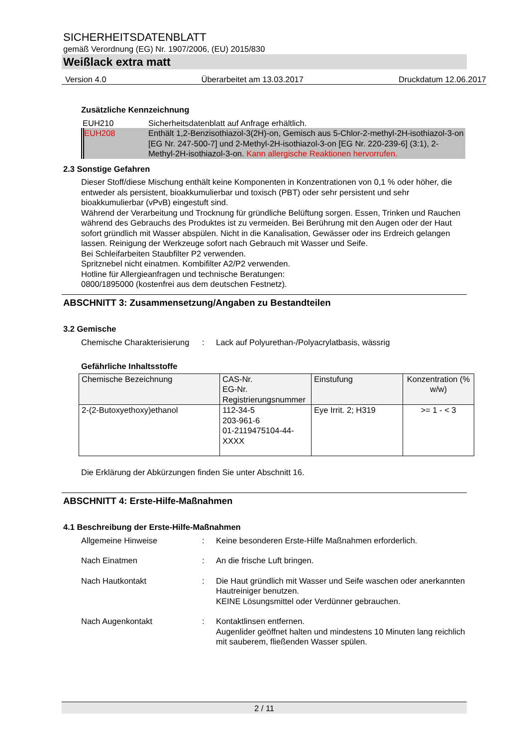SICHERHEITSDATENBLATT
gemäß Verordnung (EG) Nr. 1907/2006, (EU) 2015/830
Weißlack extra matt
Version 4.0 Überarbeitet am 13.03.2017 Druckdatum 12.06.2017
Zusätzliche Kennzeichnung
| EUH210 | Sicherheitsdatenblatt auf Anfrage erhältlich. |
| EUH208 | Enthält 1,2-Benzisothiazol-3(2H)-on, Gemisch aus 5-Chlor-2-methyl-2H-isothiazol-3-on [EG Nr. 247-500-7] und 2-Methyl-2H-isothiazol-3-on [EG Nr. 220-239-6] (3:1), 2-Methyl-2H-isothiazol-3-on. Kann allergische Reaktionen hervorrufen. |
2.3 Sonstige Gefahren
Dieser Stoff/diese Mischung enthält keine Komponenten in Konzentrationen von 0,1 % oder höher, die entweder als persistent, bioakkumulierbar und toxisch (PBT) oder sehr persistent und sehr bioakkumulierbar (vPvB) eingestuft sind.
Während der Verarbeitung und Trocknung für gründliche Belüftung sorgen. Essen, Trinken und Rauchen während des Gebrauchs des Produktes ist zu vermeiden. Bei Berührung mit den Augen oder der Haut sofort gründlich mit Wasser abspülen. Nicht in die Kanalisation, Gewässer oder ins Erdreich gelangen lassen. Reinigung der Werkzeuge sofort nach Gebrauch mit Wasser und Seife.
Bei Schleifarbeiten Staubfilter P2 verwenden.
Spritznebel nicht einatmen. Kombifilter A2/P2 verwenden.
Hotline für Allergieanfragen und technische Beratungen:
0800/1895000 (kostenfrei aus dem deutschen Festnetz).
ABSCHNITT 3: Zusammensetzung/Angaben zu Bestandteilen
3.2 Gemische
Chemische Charakterisierung
: Lack auf Polyurethan-/Polyacrylatbasis, wässrig
Gefährliche Inhaltsstoffe
| Chemische Bezeichnung | CAS-Nr. EG-Nr. Registrierungsnummer | Einstufung | Konzentration (% w/w) |
| --- | --- | --- | --- |
| 2-(2-Butoxyethoxy)ethanol | 112-34-5 203-961-6 01-2119475104-44-XXXX | Eye Irrit. 2; H319 | >= 1 - < 3 |
Die Erklärung der Abkürzungen finden Sie unter Abschnitt 16.
ABSCHNITT 4: Erste-Hilfe-Maßnahmen
4.1 Beschreibung der Erste-Hilfe-Maßnahmen
Allgemeine Hinweise : Keine besonderen Erste-Hilfe Maßnahmen erforderlich.
Nach Einatmen : An die frische Luft bringen.
Nach Hautkontakt : Die Haut gründlich mit Wasser und Seife waschen oder anerkannten Hautreiniger benutzen.
KEINE Lösungsmittel oder Verdünner gebrauchen.
Nach Augenkontakt : Kontaktlinsen entfernen.
Augenlider geöffnet halten und mindestens 10 Minuten lang reichlich mit sauberem, fließenden Wasser spülen.
2 / 11